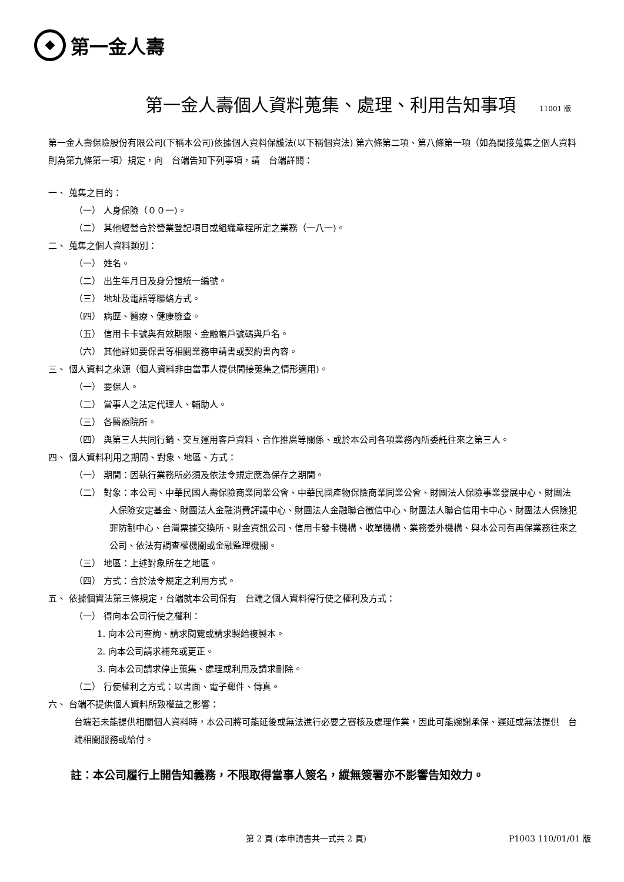第一金人壽
第一金人壽個人資料蒐集、處理、利用告知事項 11001 版
第一金人壽保險股份有限公司(下稱本公司)依據個人資料保護法(以下稱個資法) 第六條第二項、第八條第一項（如為間接蒐集之個人資料則為第九條第一項）規定，向　台端告知下列事項，請　台端詳閱：
一、 蒐集之目的：
（一） 人身保險（００一)。
（二） 其他經營合於營業登記項目或組織章程所定之業務（一八一)。
二、 蒐集之個人資料類別：
（一） 姓名。
（二） 出生年月日及身分證統一編號。
（三） 地址及電話等聯絡方式。
（四） 病歷、醫療、健康檢查。
（五） 信用卡卡號與有效期限、金融帳戶號碼與戶名。
（六） 其他詳如要保書等相關業務申請書或契約書內容。
三、 個人資料之來源（個人資料非由當事人提供間接蒐集之情形適用)。
（一） 要保人。
（二） 當事人之法定代理人、輔助人。
（三） 各醫療院所。
（四） 與第三人共同行銷、交互運用客戶資料、合作推廣等關係、或於本公司各項業務內所委託往來之第三人。
四、 個人資料利用之期間、對象、地區、方式：
（一） 期間：因執行業務所必須及依法令規定應為保存之期間。
（二） 對象：本公司、中華民國人壽保險商業同業公會、中華民國產物保險商業同業公會、財團法人保險事業發展中心、財團法人保險安定基金、財團法人金融消費評議中心、財團法人金融聯合徵信中心、財團法人聯合信用卡中心、財團法人保險犯罪防制中心、台灣票據交換所、財金資訊公司、信用卡發卡機構、收單機構、業務委外機構、與本公司有再保業務往來之公司、依法有調查權機關或金融監理機關。
（三） 地區：上述對象所在之地區。
（四） 方式：合於法令規定之利用方式。
五、 依據個資法第三條規定，台端就本公司保有　台端之個人資料得行使之權利及方式：
（一） 得向本公司行使之權利：
1. 向本公司查詢、請求閱覽或請求製給複製本。
2. 向本公司請求補充或更正。
3. 向本公司請求停止蒐集、處理或利用及請求刪除。
（二） 行使權利之方式：以書面、電子郵件、傳真。
六、 台端不提供個人資料所致權益之影響：
台端若未能提供相關個人資料時，本公司將可能延後或無法進行必要之審核及處理作業，因此可能婉謝承保、遲延或無法提供　台端相關服務或給付。
註：本公司履行上開告知義務，不限取得當事人簽名，縱無簽署亦不影響告知效力。
第 2 頁 (本申請書共一式共 2 頁) P1003 110/01/01 版